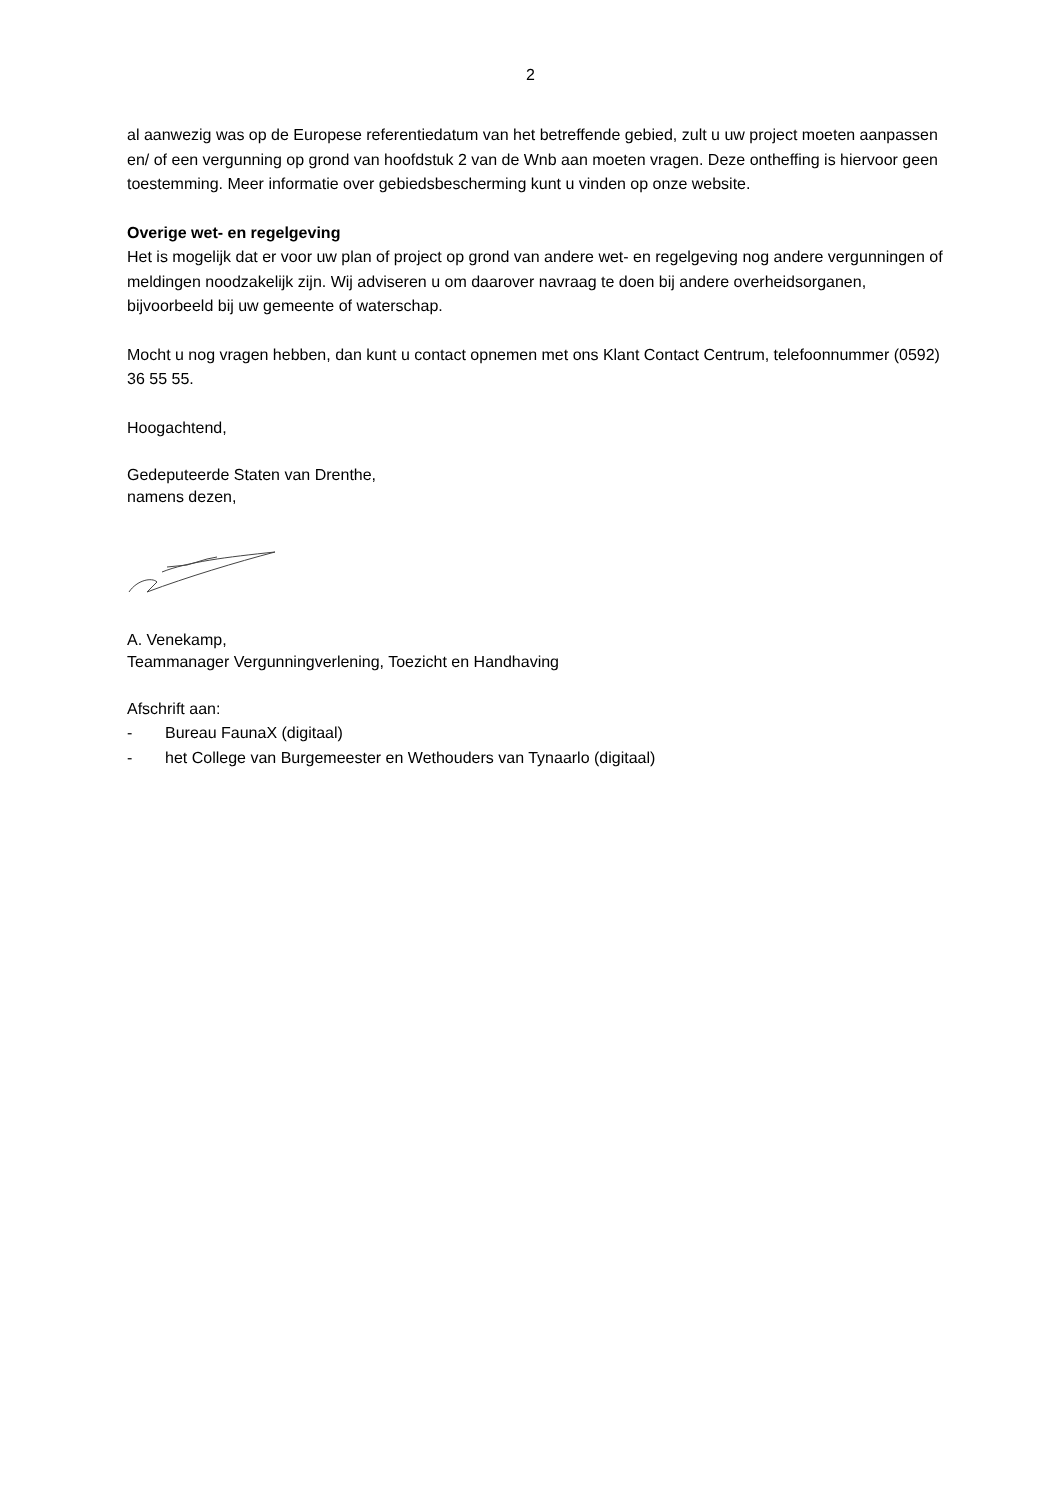2
al aanwezig was op de Europese referentiedatum van het betreffende gebied, zult u uw project moeten aanpassen en/ of een vergunning op grond van hoofdstuk 2 van de Wnb aan moeten vragen. Deze ontheffing is hiervoor geen toestemming. Meer informatie over gebiedsbescherming kunt u vinden op onze website.
Overige wet- en regelgeving
Het is mogelijk dat er voor uw plan of project op grond van andere wet- en regelgeving nog andere vergunningen of meldingen noodzakelijk zijn. Wij adviseren u om daarover navraag te doen bij andere overheidsorganen, bijvoorbeeld bij uw gemeente of waterschap.
Mocht u nog vragen hebben, dan kunt u contact opnemen met ons Klant Contact Centrum, telefoonnummer (0592) 36 55 55.
Hoogachtend,
Gedeputeerde Staten van Drenthe,
namens dezen,
A. Venekamp,
Teammanager Vergunningverlening, Toezicht en Handhaving
Afschrift aan:
- Bureau FaunaX (digitaal)
- het College van Burgemeester en Wethouders van Tynaarlo (digitaal)